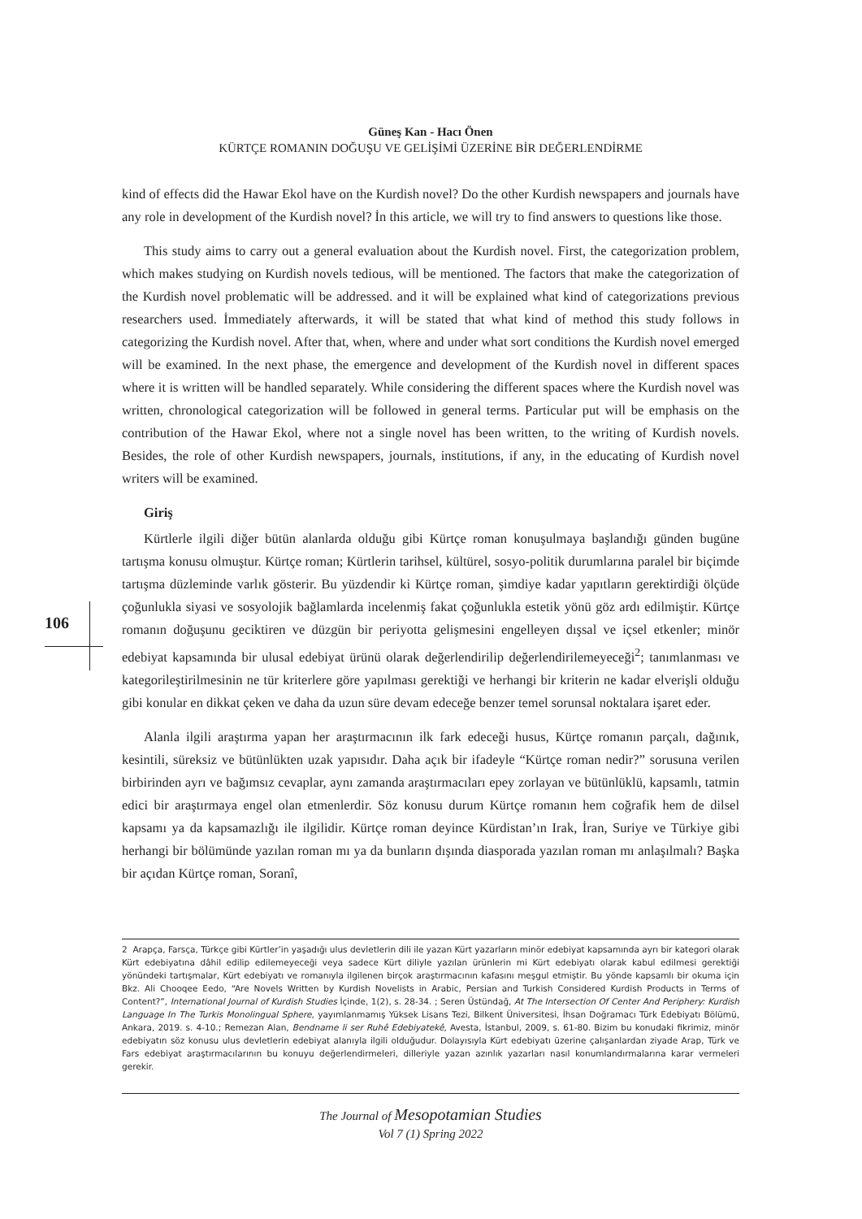Güneş Kan - Hacı Önen
KÜRTÇE ROMANIN DOĞUŞU VE GELİŞİMİ ÜZERİNE BİR DEĞERLENDİRME
106
kind of effects did the Hawar Ekol have on the Kurdish novel? Do the other Kurdish newspapers and journals have any role in development of the Kurdish novel? İn this article, we will try to find answers to questions like those.
This study aims to carry out a general evaluation about the Kurdish novel. First, the categorization problem, which makes studying on Kurdish novels tedious, will be mentioned. The factors that make the categorization of the Kurdish novel problematic will be addressed. and it will be explained what kind of categorizations previous researchers used. İmmediately afterwards, it will be stated that what kind of method this study follows in categorizing the Kurdish novel. After that, when, where and under what sort conditions the Kurdish novel emerged will be examined. In the next phase, the emergence and development of the Kurdish novel in different spaces where it is written will be handled separately. While considering the different spaces where the Kurdish novel was written, chronological categorization will be followed in general terms. Particular put will be emphasis on the contribution of the Hawar Ekol, where not a single novel has been written, to the writing of Kurdish novels. Besides, the role of other Kurdish newspapers, journals, institutions, if any, in the educating of Kurdish novel writers will be examined.
Giriş
Kürtlerle ilgili diğer bütün alanlarda olduğu gibi Kürtçe roman konuşulmaya başlandığı günden bugüne tartışma konusu olmuştur. Kürtçe roman; Kürtlerin tarihsel, kültürel, sosyo-politik durumlarına paralel bir biçimde tartışma düzleminde varlık gösterir. Bu yüzdendir ki Kürtçe roman, şimdiye kadar yapıtların gerektirdiği ölçüde çoğunlukla siyasi ve sosyolojik bağlamlarda incelenmiş fakat çoğunlukla estetik yönü göz ardı edilmiştir. Kürtçe romanın doğuşunu geciktiren ve düzgün bir periyotta gelişmesini engelleyen dışsal ve içsel etkenler; minör edebiyat kapsamında bir ulusal edebiyat ürünü olarak değerlendirilip değerlendirilemeyeceği<sup>2</sup>; tanımlanması ve kategorileştirilmesinin ne tür kriterlere göre yapılması gerektiği ve herhangi bir kriterin ne kadar elverişli olduğu gibi konular en dikkat çeken ve daha da uzun süre devam edeceğe benzer temel sorunsal noktalara işaret eder.
Alanla ilgili araştırma yapan her araştırmacının ilk fark edeceği husus, Kürtçe romanın parçalı, dağınık, kesintili, süreksiz ve bütünlükten uzak yapısıdır. Daha açık bir ifadeyle “Kürtçe roman nedir?” sorusuna verilen birbirinden ayrı ve bağımsız cevaplar, aynı zamanda araştırmacıları epey zorlayan ve bütünlüklü, kapsamlı, tatmin edici bir araştırmaya engel olan etmenlerdir. Söz konusu durum Kürtçe romanın hem coğrafik hem de dilsel kapsamı ya da kapsamazlığı ile ilgilidir. Kürtçe roman deyince Kürdistan’ın Irak, İran, Suriye ve Türkiye gibi herhangi bir bölümünde yazılan roman mı ya da bunların dışında diasporada yazılan roman mı anlaşılmalı? Başka bir açıdan Kürtçe roman, Soranî,
2 Arapça, Farsça, Türkçe gibi Kürtler’in yaşadığı ulus devletlerin dili ile yazan Kürt yazarların minör edebiyat kapsamında ayrı bir kategori olarak Kürt edebiyatına dâhil edilip edilemeyeceği veya sadece Kürt diliyle yazılan ürünlerin mi Kürt edebiyatı olarak kabul edilmesi gerektiği yönündeki tartışmalar, Kürt edebiyatı ve romanıyla ilgilenen birçok araştırmacının kafasını meşgul etmiştir. Bu yönde kapsamlı bir okuma için Bkz. Ali Chooqee Eedo, “Are Novels Written by Kurdish Novelists in Arabic, Persian and Turkish Considered Kurdish Products in Terms of Content?”, International Journal of Kurdish Studies İçinde, 1(2), s. 28-34. ; Seren Üstündağ, At The Intersection Of Center And Periphery: Kurdish Language In The Turkis Monolingual Sphere, yayımlanmamış Yüksek Lisans Tezi, Bilkent Üniversitesi, İhsan Doğramacı Türk Edebiyatı Bölümü, Ankara, 2019. s. 4-10.; Remezan Alan, Bendname li ser Ruhê Edebiyatekê, Avesta, İstanbul, 2009, s. 61-80. Bizim bu konudaki fikrimiz, minör edebiyatın söz konusu ulus devletlerin edebiyat alanıyla ilgili olduğudur. Dolayısıyla Kürt edebiyatı üzerine çalışanlardan ziyade Arap, Türk ve Fars edebiyat araştırmacılarının bu konuyu değerlendirmeleri, dilleriyle yazan azınlık yazarları nasıl konumlandırmalarına karar vermeleri gerekir.
The Journal of Mesopotamian Studies
Vol 7 (1) Spring 2022